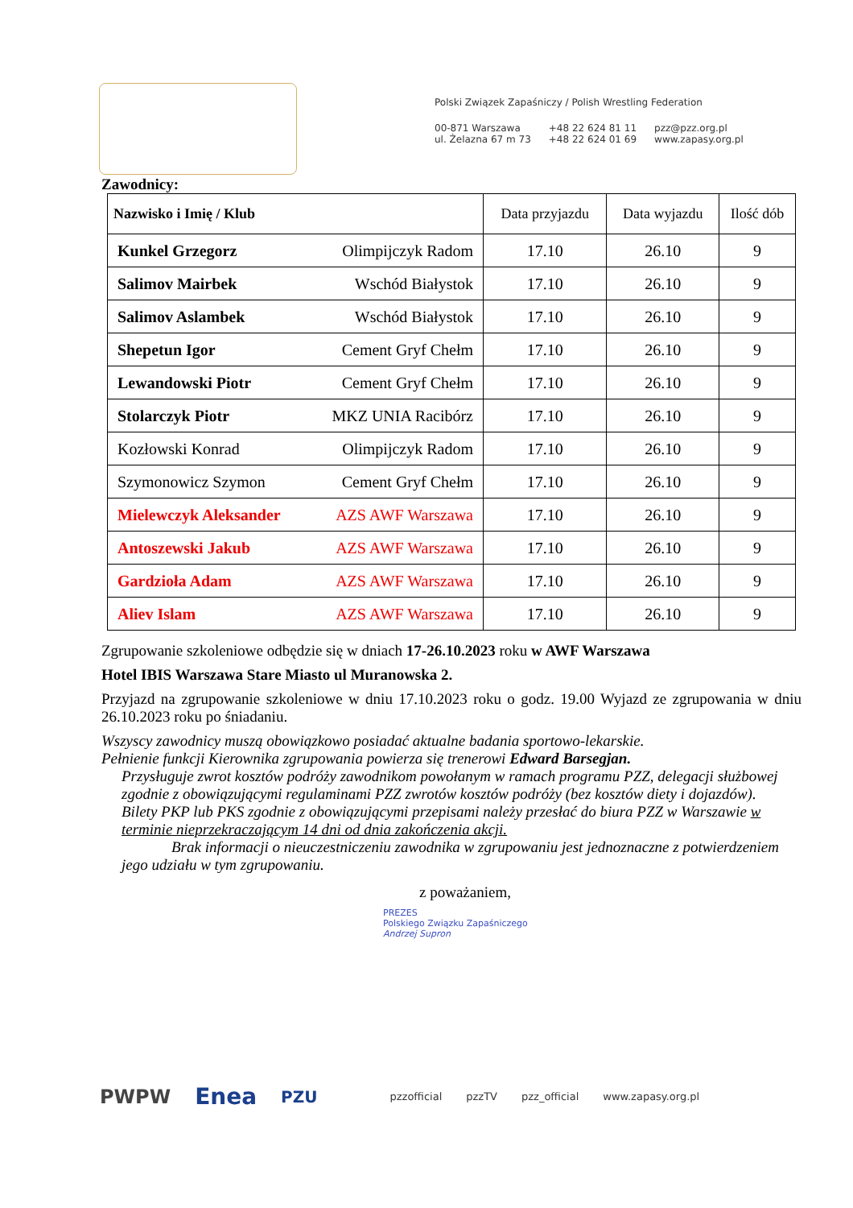Polski Związek Zapaśniczy / Polish Wrestling Federation
00-871 Warszawa
ul. Żelazna 67 m 73
+48 22 624 81 11
+48 22 624 01 69
pzz@pzz.org.pl
www.zapasy.org.pl
Zawodnicy:
| Nazwisko i Imię / Klub | | Data przyjazdu | Data wyjazdu | Ilość dób |
| --- | --- | --- | --- | --- |
| Kunkel Grzegorz | Olimpijczyk Radom | 17.10 | 26.10 | 9 |
| Salimov Mairbek | Wschód Białystok | 17.10 | 26.10 | 9 |
| Salimov Aslambek | Wschód Białystok | 17.10 | 26.10 | 9 |
| Shepetun Igor | Cement Gryf Chełm | 17.10 | 26.10 | 9 |
| Lewandowski Piotr | Cement Gryf Chełm | 17.10 | 26.10 | 9 |
| Stolarczyk Piotr | MKZ UNIA Racibórz | 17.10 | 26.10 | 9 |
| Kozłowski Konrad | Olimpijczyk Radom | 17.10 | 26.10 | 9 |
| Szymonowicz Szymon | Cement Gryf Chełm | 17.10 | 26.10 | 9 |
| Mielewczyk Aleksander | AZS AWF Warszawa | 17.10 | 26.10 | 9 |
| Antoszewski Jakub | AZS AWF Warszawa | 17.10 | 26.10 | 9 |
| Gardzioła Adam | AZS AWF Warszawa | 17.10 | 26.10 | 9 |
| Aliev Islam | AZS AWF Warszawa | 17.10 | 26.10 | 9 |
Zgrupowanie szkoleniowe odbędzie się w dniach 17-26.10.2023 roku w AWF Warszawa
Hotel IBIS Warszawa Stare Miasto ul Muranowska 2.
Przyjazd na zgrupowanie szkoleniowe w dniu 17.10.2023 roku o godz. 19.00 Wyjazd ze zgrupowania w dniu 26.10.2023 roku po śniadaniu.
Wszyscy zawodnicy muszą obowiązkowo posiadać aktualne badania sportowo-lekarskie.
Pełnienie funkcji Kierownika zgrupowania powierza się trenerowi Edward Barsegjan.
Przysługuje zwrot kosztów podróży zawodnikom powołanym w ramach programu PZZ, delegacji służbowej zgodnie z obowiązującymi regulaminami PZZ zwrotów kosztów podróży (bez kosztów diety i dojazdów).
Bilety PKP lub PKS zgodnie z obowiązującymi przepisami należy przesłać do biura PZZ w Warszawie w terminie nieprzekraczającym 14 dni od dnia zakończenia akcji.
Brak informacji o nieuczestniczeniu zawodnika w zgrupowaniu jest jednoznaczne z potwierdzeniem jego udziału w tym zgrupowaniu.
z poważaniem,
PREZES
Polskiego Związku Zapaśniczego
Andrzej Supron
PWPW Enea PZU pzzofficial pzzTV pzz_official www.zapasy.org.pl